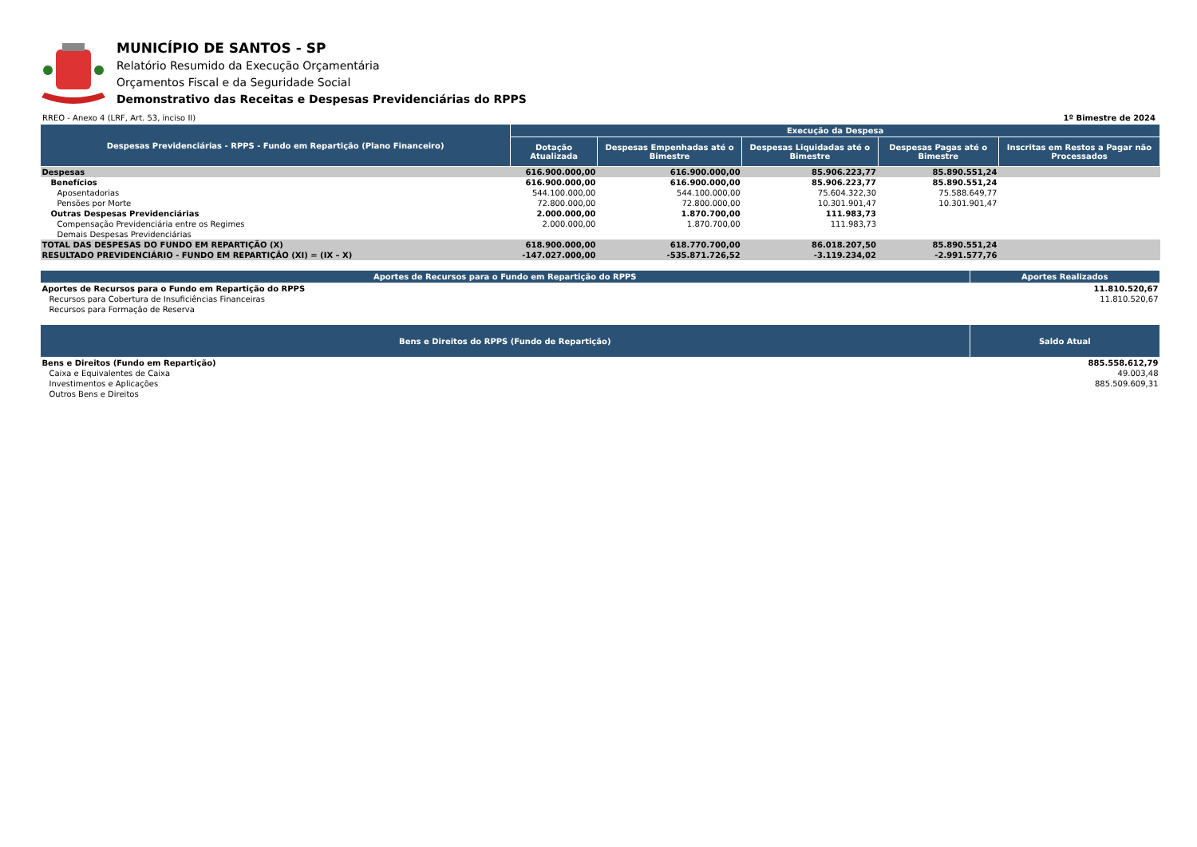MUNICÍPIO DE SANTOS - SP
Relatório Resumido da Execução Orçamentária
Orçamentos Fiscal e da Seguridade Social
Demonstrativo das Receitas e Despesas Previdenciárias do RPPS
RREO - Anexo 4 (LRF, Art. 53, inciso II) 1º Bimestre de 2024
| Despesas Previdenciárias - RPPS - Fundo em Repartição (Plano Financeiro) | Execução da Despesa | | | | |
| --- | --- | --- | --- | --- | --- |
| | Dotação Atualizada | Despesas Empenhadas até o Bimestre | Despesas Liquidadas até o Bimestre | Despesas Pagas até o Bimestre | Inscritas em Restos a Pagar não Processados |
| Despesas | 616.900.000,00 | 616.900.000,00 | 85.906.223,77 | 85.890.551,24 | |
| Benefícios | 616.900.000,00 | 616.900.000,00 | 85.906.223,77 | 85.890.551,24 | |
| Aposentadorias | 544.100.000,00 | 544.100.000,00 | 75.604.322,30 | 75.588.649,77 | |
| Pensões por Morte | 72.800.000,00 | 72.800.000,00 | 10.301.901,47 | 10.301.901,47 | |
| Outras Despesas Previdenciárias | 2.000.000,00 | 1.870.700,00 | 111.983,73 | | |
| Compensação Previdenciária entre os Regimes | 2.000.000,00 | 1.870.700,00 | 111.983,73 | | |
| Demais Despesas Previdenciárias | | | | | |
| TOTAL DAS DESPESAS DO FUNDO EM REPARTIÇÃO (X) | 618.900.000,00 | 618.770.700,00 | 86.018.207,50 | 85.890.551,24 | |
| RESULTADO PREVIDENCIÁRIO - FUNDO EM REPARTIÇÃO (XI) = (IX – X) | -147.027.000,00 | -535.871.726,52 | -3.119.234,02 | -2.991.577,76 | |
| Aportes de Recursos para o Fundo em Repartição do RPPS | Aportes Realizados |
| --- | --- |
| Aportes de Recursos para o Fundo em Repartição do RPPS | 11.810.520,67 |
| Recursos para Cobertura de Insuficiências Financeiras | 11.810.520,67 |
| Recursos para Formação de Reserva | |
| Bens e Direitos do RPPS (Fundo de Repartição) | Saldo Atual |
| --- | --- |
| Bens e Direitos (Fundo em Repartição) | 885.558.612,79 |
| Caixa e Equivalentes de Caixa | 49.003,48 |
| Investimentos e Aplicações | 885.509.609,31 |
| Outros Bens e Direitos | |